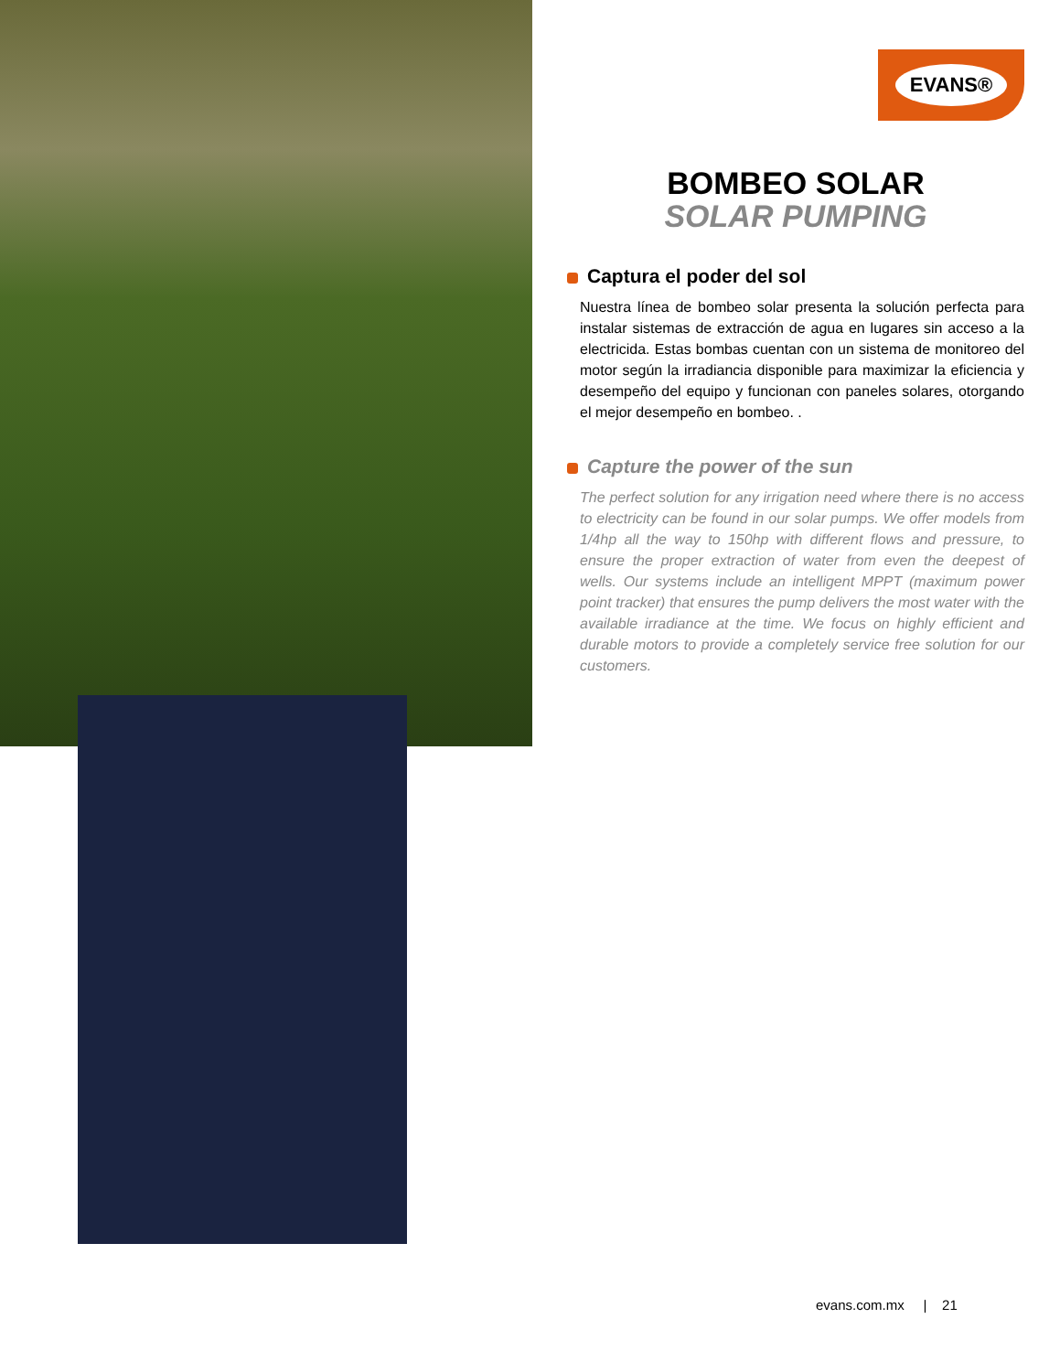EVANS®
BOMBEO SOLAR
SOLAR PUMPING
Captura el poder del sol
Nuestra línea de bombeo solar presenta la solución perfecta para instalar sistemas de extracción de agua en lugares sin acceso a la electricida. Estas bombas cuentan con un sistema de monitoreo del motor según la irradiancia disponible para maximizar la eficiencia y desempeño del equipo y funcionan con paneles solares, otorgando el mejor desempeño en bombeo. .
Capture the power of the sun
The perfect solution for any irrigation need where there is no access to electricity can be found in our solar pumps. We offer models from 1/4hp all the way to 150hp with different flows and pressure, to ensure the proper extraction of water from even the deepest of wells. Our systems include an intelligent MPPT (maximum power point tracker) that ensures the pump delivers the most water with the available irradiance at the time. We focus on highly efficient and durable motors to provide a completely service free solution for our customers.
evans.com.mx | 21